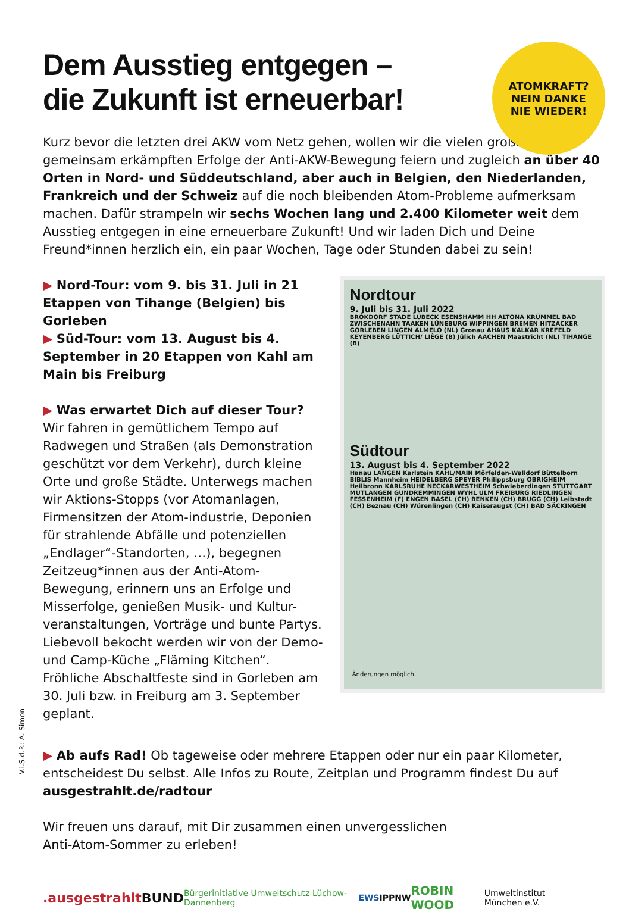ATOMKRAFT?
NEIN DANKE
NIE WIEDER!
Dem Ausstieg entgegen –
die Zukunft ist erneuerbar!
Kurz bevor die letzten drei AKW vom Netz gehen, wollen wir die vielen großen gemeinsam erkämpften Erfolge der Anti-AKW-Bewegung feiern und zugleich an über 40 Orten in Nord- und Süddeutschland, aber auch in Belgien, den Niederlanden, Frankreich und der Schweiz auf die noch bleibenden Atom-Probleme aufmerksam machen. Dafür strampeln wir sechs Wochen lang und 2.400 Kilometer weit dem Ausstieg entgegen in eine erneuerbare Zukunft! Und wir laden Dich und Deine Freund*innen herzlich ein, ein paar Wochen, Tage oder Stunden dabei zu sein!
▶ Nord-Tour: vom 9. bis 31. Juli in 21 Etappen von Tihange (Belgien) bis Gorleben
▶ Süd-Tour: vom 13. August bis 4. September in 20 Etappen von Kahl am Main bis Freiburg
▶ Was erwartet Dich auf dieser Tour?
Wir fahren in gemütlichem Tempo auf Radwegen und Straßen (als Demonstration geschützt vor dem Verkehr), durch kleine Orte und große Städte. Unterwegs machen wir Aktions-Stopps (vor Atomanlagen, Firmensitzen der Atom-industrie, Deponien für strahlende Abfälle und potenziellen „Endlager“-Standorten, …), begegnen Zeitzeug*innen aus der Anti-Atom-Bewegung, erinnern uns an Erfolge und Misserfolge, genießen Musik- und Kultur-veranstaltungen, Vorträge und bunte Partys. Liebevoll bekocht werden wir von der Demo- und Camp-Küche „Fläming Kitchen“. Fröhliche Abschaltfeste sind in Gorleben am 30. Juli bzw. in Freiburg am 3. September geplant.
Nordtour
9. Juli bis 31. Juli 2022
BROKDORF STADE LÜBECK ESENSHAMM HH ALTONA KRÜMMEL BAD ZWISCHENAHN TAAKEN LÜNEBURG WIPPINGEN BREMEN HITZACKER GORLEBEN LINGEN ALMELO (NL) Gronau AHAUS KALKAR KREFELD KEYENBERG LÜTTICH/ LIÈGE (B) Jülich AACHEN Maastricht (NL) TIHANGE (B)
Südtour
13. August bis 4. September 2022
Hanau LANGEN Karlstein KAHL/MAIN Mörfelden-Walldorf Büttelborn BIBLIS Mannheim HEIDELBERG SPEYER Philippsburg OBRIGHEIM Heilbronn KARLSRUHE NECKARWESTHEIM Schwieberdingen STUTTGART MUTLANGEN GUNDREMMINGEN WYHL ULM FREIBURG RIEDLINGEN FESSENHEIM (F) ENGEN BASEL (CH) BENKEN (CH) BRUGG (CH) Leibstadt (CH) Beznau (CH) Würenlingen (CH) Kaiseraugst (CH) BAD SÄCKINGEN
Änderungen möglich.
▶ Ab aufs Rad! Ob tageweise oder mehrere Etappen oder nur ein paar Kilometer, entscheidest Du selbst. Alle Infos zu Route, Zeitplan und Programm findest Du auf ausgestrahlt.de/radtour
Wir freuen uns darauf, mit Dir zusammen einen unvergesslichen
Anti-Atom-Sommer zu erleben!
.ausgestrahlt BUND Bürgerinitiative Umweltschutz Lüchow-Dannenberg EWS IPPNW ROBIN WOOD Umweltinstitut München e.V.
V.i.S.d.P.: A. Simon